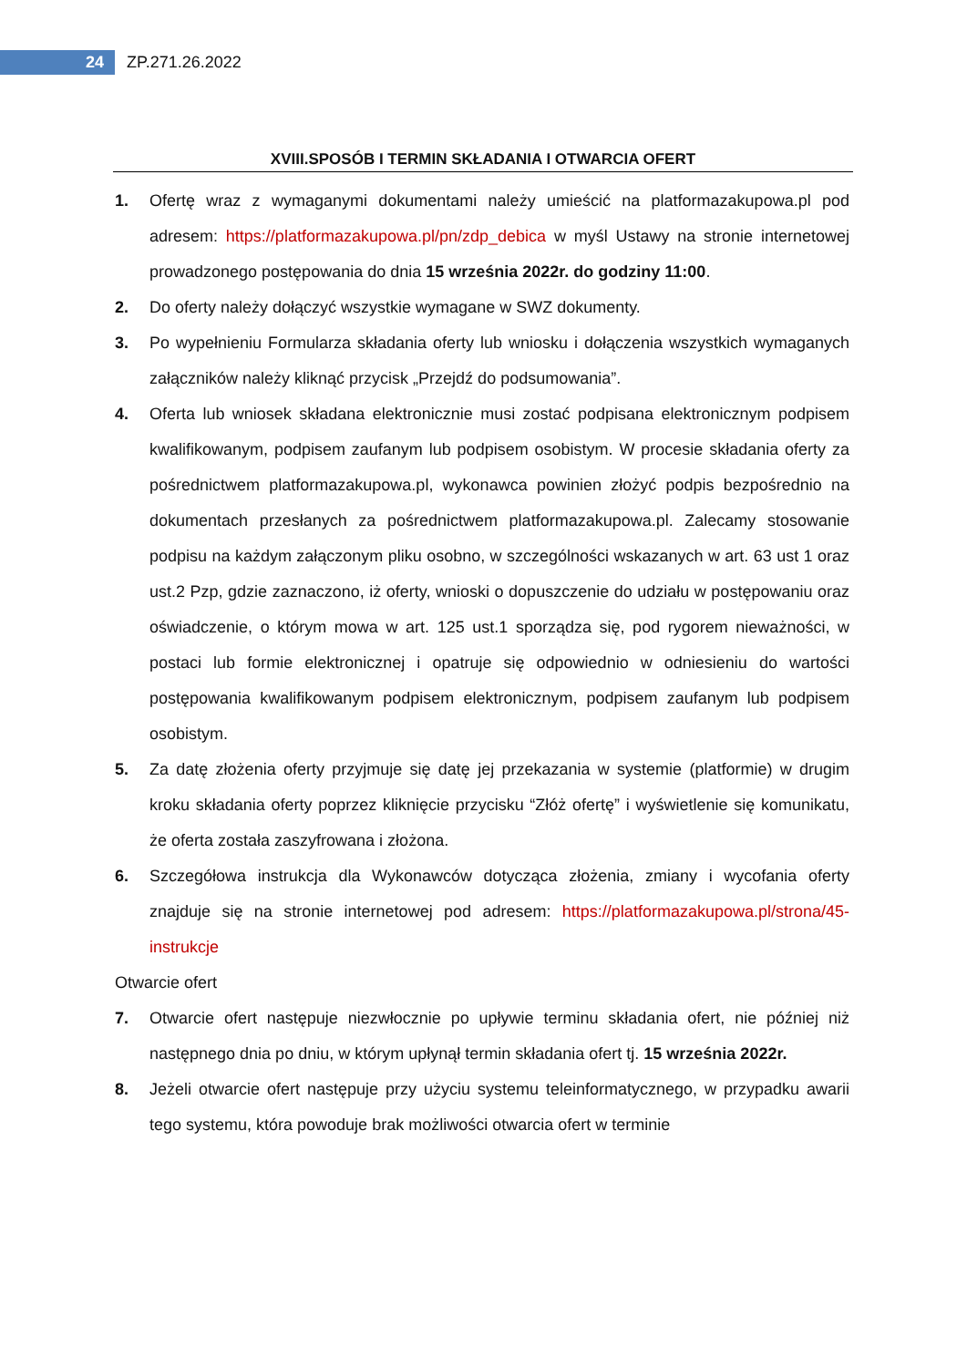24
ZP.271.26.2022
XVIII.SPOSÓB I TERMIN SKŁADANIA I OTWARCIA OFERT
1. Ofertę wraz z wymaganymi dokumentami należy umieścić na platformazakupowa.pl pod adresem: https://platformazakupowa.pl/pn/zdp_debica w myśl Ustawy na stronie internetowej prowadzonego postępowania do dnia 15 września 2022r. do godziny 11:00.
2. Do oferty należy dołączyć wszystkie wymagane w SWZ dokumenty.
3. Po wypełnieniu Formularza składania oferty lub wniosku i dołączenia wszystkich wymaganych załączników należy kliknąć przycisk „Przejdź do podsumowania”.
4. Oferta lub wniosek składana elektronicznie musi zostać podpisana elektronicznym podpisem kwalifikowanym, podpisem zaufanym lub podpisem osobistym. W procesie składania oferty za pośrednictwem platformazakupowa.pl, wykonawca powinien złożyć podpis bezpośrednio na dokumentach przesłanych za pośrednictwem platformazakupowa.pl. Zalecamy stosowanie podpisu na każdym załączonym pliku osobno, w szczególności wskazanych w art. 63 ust 1 oraz ust.2 Pzp, gdzie zaznaczono, iż oferty, wnioski o dopuszczenie do udziału w postępowaniu oraz oświadczenie, o którym mowa w art. 125 ust.1 sporządza się, pod rygorem nieważności, w postaci lub formie elektronicznej i opatruje się odpowiednio w odniesieniu do wartości postępowania kwalifikowanym podpisem elektronicznym, podpisem zaufanym lub podpisem osobistym.
5. Za datę złożenia oferty przyjmuje się datę jej przekazania w systemie (platformie) w drugim kroku składania oferty poprzez kliknięcie przycisku “Złóż ofertę” i wyświetlenie się komunikatu, że oferta została zaszyfrowana i złożona.
6. Szczegółowa instrukcja dla Wykonawców dotycząca złożenia, zmiany i wycofania oferty znajduje się na stronie internetowej pod adresem: https://platformazakupowa.pl/strona/45-instrukcje
Otwarcie ofert
7. Otwarcie ofert następuje niezwłocznie po upływie terminu składania ofert, nie później niż następnego dnia po dniu, w którym upłynął termin składania ofert tj. 15 września 2022r.
8. Jeżeli otwarcie ofert następuje przy użyciu systemu teleinformatycznego, w przypadku awarii tego systemu, która powoduje brak możliwości otwarcia ofert w terminie